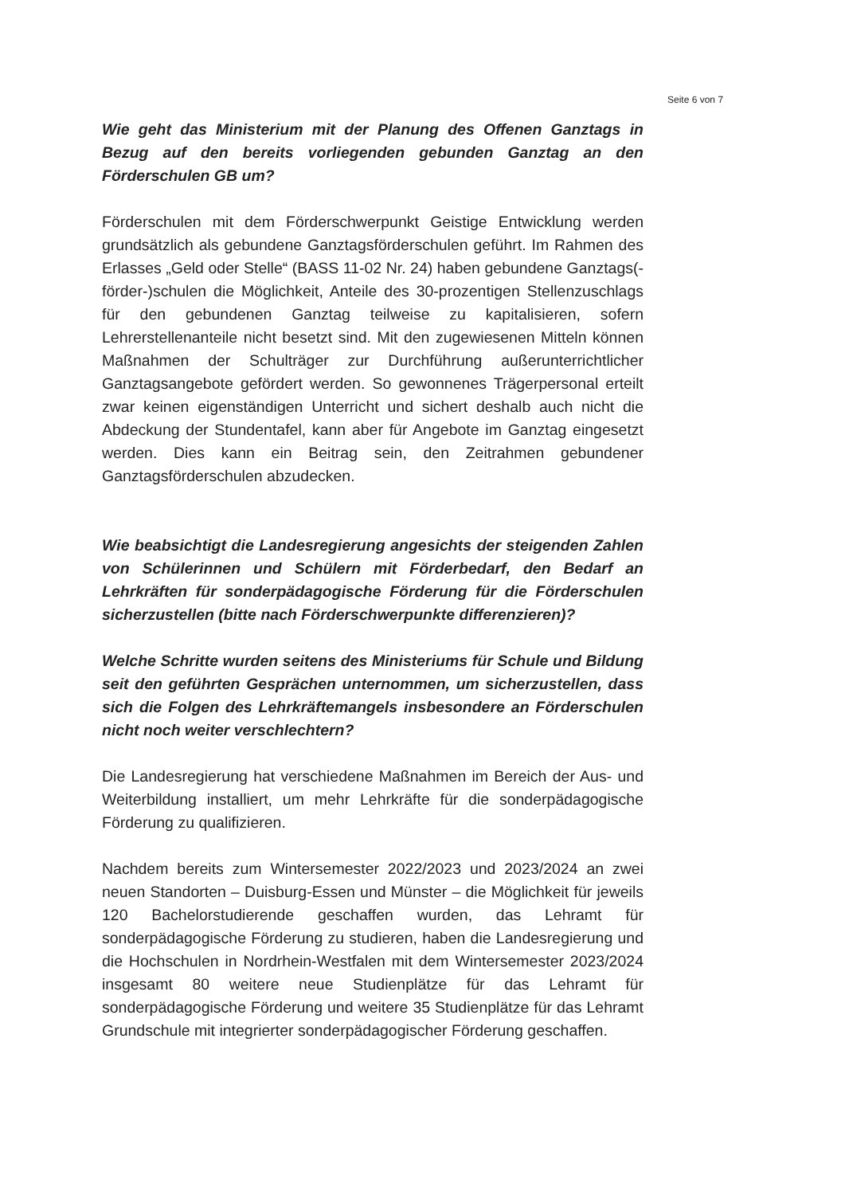Seite 6 von 7
Wie geht das Ministerium mit der Planung des Offenen Ganztags in Bezug auf den bereits vorliegenden gebunden Ganztag an den Förderschulen GB um?
Förderschulen mit dem Förderschwerpunkt Geistige Entwicklung werden grundsätzlich als gebundene Ganztagsförderschulen geführt. Im Rahmen des Erlasses „Geld oder Stelle“ (BASS 11-02 Nr. 24) haben gebundene Ganztags(-förder-)schulen die Möglichkeit, Anteile des 30-prozentigen Stellenzuschlags für den gebundenen Ganztag teilweise zu kapitalisieren, sofern Lehrerstellenanteile nicht besetzt sind. Mit den zugewiesenen Mitteln können Maßnahmen der Schulträger zur Durchführung außerunterrichtlicher Ganztagsangebote gefördert werden. So gewonnenes Trägerpersonal erteilt zwar keinen eigenständigen Unterricht und sichert deshalb auch nicht die Abdeckung der Stundentafel, kann aber für Angebote im Ganztag eingesetzt werden. Dies kann ein Beitrag sein, den Zeitrahmen gebundener Ganztagsförderschulen abzudecken.
Wie beabsichtigt die Landesregierung angesichts der steigenden Zahlen von Schülerinnen und Schülern mit Förderbedarf, den Bedarf an Lehrkräften für sonderpädagogische Förderung für die Förderschulen sicherzustellen (bitte nach Förderschwerpunkte differenzieren)?
Welche Schritte wurden seitens des Ministeriums für Schule und Bildung seit den geführten Gesprächen unternommen, um sicherzustellen, dass sich die Folgen des Lehrkräftemangels insbesondere an Förderschulen nicht noch weiter verschlechtern?
Die Landesregierung hat verschiedene Maßnahmen im Bereich der Aus- und Weiterbildung installiert, um mehr Lehrkräfte für die sonderpädagogische Förderung zu qualifizieren.
Nachdem bereits zum Wintersemester 2022/2023 und 2023/2024 an zwei neuen Standorten – Duisburg-Essen und Münster – die Möglichkeit für jeweils 120 Bachelorstudierende geschaffen wurden, das Lehramt für sonderpädagogische Förderung zu studieren, haben die Landesregierung und die Hochschulen in Nordrhein-Westfalen mit dem Wintersemester 2023/2024 insgesamt 80 weitere neue Studienplätze für das Lehramt für sonderpädagogische Förderung und weitere 35 Studienplätze für das Lehramt Grundschule mit integrierter sonderpädagogischer Förderung geschaffen.